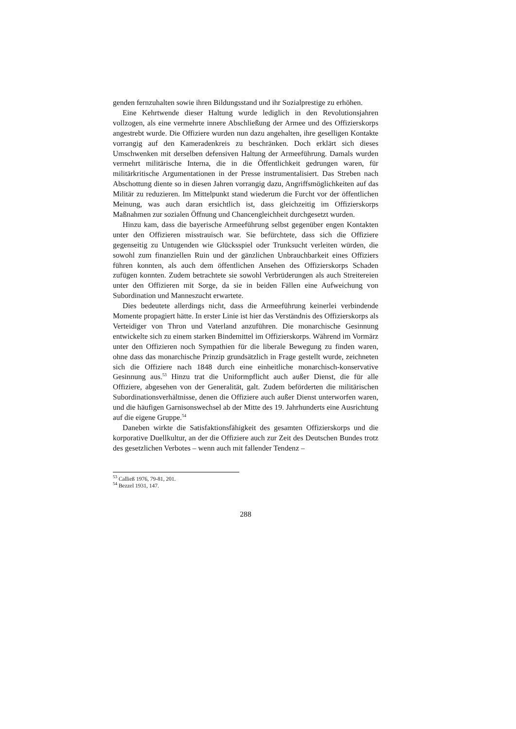genden fernzuhalten sowie ihren Bildungsstand und ihr Sozialprestige zu erhö­hen.
Eine Kehrtwende dieser Haltung wurde lediglich in den Revolutionsjahren vollzogen, als eine vermehrte innere Abschließung der Armee und des Offi­zierskorps angestrebt wurde. Die Offiziere wurden nun dazu angehalten, ihre geselligen Kontakte vorrangig auf den Kameradenkreis zu beschränken. Doch erklärt sich dieses Umschwenken mit derselben defensiven Haltung der Armee­führung. Damals wurden vermehrt militärische Interna, die in die Öffentlich­keit gedrungen waren, für militärkritische Argumentationen in der Presse in­strumentalisiert. Das Streben nach Abschottung diente so in diesen Jahren vorrangig dazu, Angriffsmöglichkeiten auf das Militär zu reduzieren. Im Mit­telpunkt stand wiederum die Furcht vor der öffentlichen Meinung, was auch daran ersichtlich ist, dass gleichzeitig im Offizierskorps Maßnahmen zur sozia­len Öffnung und Chancengleichheit durchgesetzt wurden.
Hinzu kam, dass die bayerische Armeeführung selbst gegenüber engen Kon­takten unter den Offizieren misstrauisch war. Sie befürchtete, dass sich die Offiziere gegenseitig zu Untugenden wie Glücksspiel oder Trunksucht verlei­ten würden, die sowohl zum finanziellen Ruin und der gänzlichen Unbrauch­barkeit eines Offiziers führen konnten, als auch dem öffentlichen Ansehen des Offizierskorps Schaden zufügen konnten. Zudem betrachtete sie sowohl Ver­brüderungen als auch Streitereien unter den Offizieren mit Sorge, da sie in beiden Fällen eine Aufweichung von Subordination und Manneszucht erwarte­te.
Dies bedeutete allerdings nicht, dass die Armeeführung keinerlei verbinden­de Momente propagiert hätte. In erster Linie ist hier das Verständnis des Offi­zierskorps als Verteidiger von Thron und Vaterland anzuführen. Die monarchi­sche Gesinnung entwickelte sich zu einem starken Bindemittel im Offiziers­korps. Während im Vormärz unter den Offizieren noch Sympathien für die liberale Bewegung zu finden waren, ohne dass das monarchische Prinzip grundsätzlich in Frage gestellt wurde, zeichneten sich die Offiziere nach 1848 durch eine einheitliche monarchisch-konservative Gesinnung aus.<sup>53</sup> Hinzu trat die Uniformpflicht auch außer Dienst, die für alle Offiziere, abgesehen von der Generalität, galt. Zudem beförderten die militärischen Subordinationsverhält­nisse, denen die Offiziere auch außer Dienst unterworfen waren, und die häufi­gen Garnisonswechsel ab der Mitte des 19. Jahrhunderts eine Ausrichtung auf die eigene Gruppe.<sup>54</sup>
Daneben wirkte die Satisfaktionsfähigkeit des gesamten Offizierskorps und die korporative Duellkultur, an der die Offiziere auch zur Zeit des Deutschen Bundes trotz des gesetzlichen Verbotes – wenn auch mit fallender Tendenz –
<sup>53</sup> Calließ 1976, 79-81, 201.
<sup>54</sup> Bezzel 1931, 147.
288